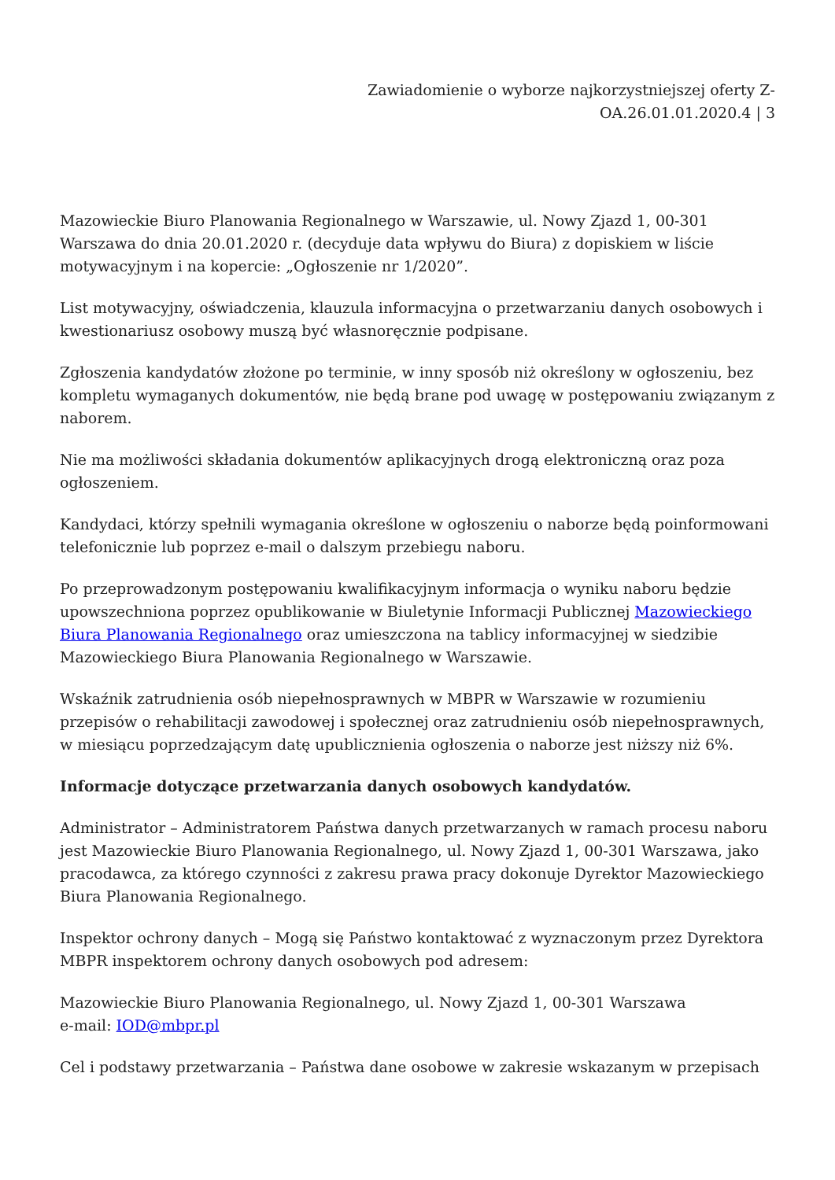Zawiadomienie o wyborze najkorzystniejszej oferty Z-
OA.26.01.01.2020.4 | 3
Mazowieckie Biuro Planowania Regionalnego w Warszawie, ul. Nowy Zjazd 1, 00-301 Warszawa do dnia 20.01.2020 r. (decyduje data wpływu do Biura) z dopiskiem w liście motywacyjnym i na kopercie: „Ogłoszenie nr 1/2020”.
List motywacyjny, oświadczenia, klauzula informacyjna o przetwarzaniu danych osobowych i kwestionariusz osobowy muszą być własnoręcznie podpisane.
Zgłoszenia kandydatów złożone po terminie, w inny sposób niż określony w ogłoszeniu, bez kompletu wymaganych dokumentów, nie będą brane pod uwagę w postępowaniu związanym z naborem.
Nie ma możliwości składania dokumentów aplikacyjnych drogą elektroniczną oraz poza ogłoszeniem.
Kandydaci, którzy spełnili wymagania określone w ogłoszeniu o naborze będą poinformowani telefonicznie lub poprzez e-mail o dalszym przebiegu naboru.
Po przeprowadzonym postępowaniu kwalifikacyjnym informacja o wyniku naboru będzie upowszechniona poprzez opublikowanie w Biuletynie Informacji Publicznej Mazowieckiego Biura Planowania Regionalnego oraz umieszczona na tablicy informacyjnej w siedzibie Mazowieckiego Biura Planowania Regionalnego w Warszawie.
Wskaźnik zatrudnienia osób niepełnosprawnych w MBPR w Warszawie w rozumieniu przepisów o rehabilitacji zawodowej i społecznej oraz zatrudnieniu osób niepełnosprawnych, w miesiącu poprzedzającym datę upublicznienia ogłoszenia o naborze jest niższy niż 6%.
Informacje dotyczące przetwarzania danych osobowych kandydatów.
Administrator – Administratorem Państwa danych przetwarzanych w ramach procesu naboru jest Mazowieckie Biuro Planowania Regionalnego, ul. Nowy Zjazd 1, 00-301 Warszawa, jako pracodawca, za którego czynności z zakresu prawa pracy dokonuje Dyrektor Mazowieckiego Biura Planowania Regionalnego.
Inspektor ochrony danych – Mogą się Państwo kontaktować z wyznaczonym przez Dyrektora MBPR inspektorem ochrony danych osobowych pod adresem:
Mazowieckie Biuro Planowania Regionalnego, ul. Nowy Zjazd 1, 00-301 Warszawa
e-mail: IOD@mbpr.pl
Cel i podstawy przetwarzania – Państwa dane osobowe w zakresie wskazanym w przepisach